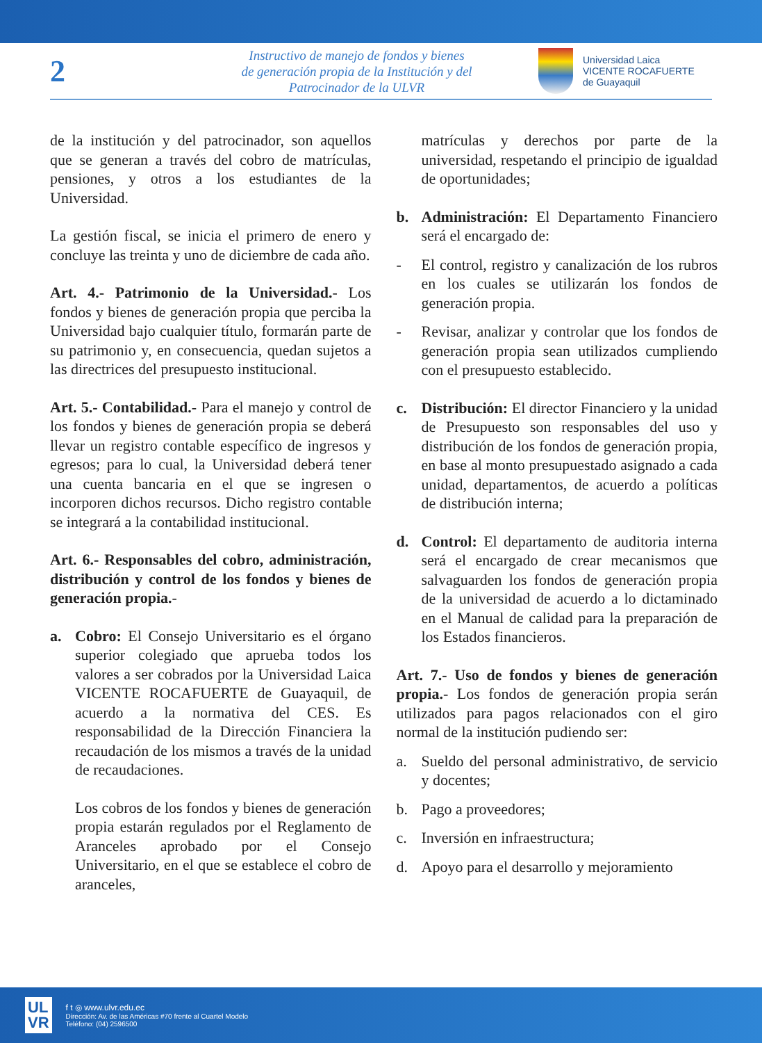2
Instructivo de manejo de fondos y bienes
de generación propia de la Institución y del
Patrocinador de la ULVR
Universidad Laica
VICENTE ROCAFUERTE
de Guayaquil
de la institución y del patrocinador, son aquellos que se generan a través del cobro de matrículas, pensiones, y otros a los estudiantes de la Universidad.
La gestión fiscal, se inicia el primero de enero y concluye las treinta y uno de diciembre de cada año.
Art. 4.- Patrimonio de la Universidad.- Los fondos y bienes de generación propia que perciba la Universidad bajo cualquier título, formarán parte de su patrimonio y, en consecuencia, quedan sujetos a las directrices del presupuesto institucional.
Art. 5.- Contabilidad.- Para el manejo y control de los fondos y bienes de generación propia se deberá llevar un registro contable específico de ingresos y egresos; para lo cual, la Universidad deberá tener una cuenta bancaria en el que se ingresen o incorporen dichos recursos. Dicho registro contable se integrará a la contabilidad institucional.
Art. 6.- Responsables del cobro, administración, distribución y control de los fondos y bienes de generación propia.-
a. Cobro: El Consejo Universitario es el órgano superior colegiado que aprueba todos los valores a ser cobrados por la Universidad Laica VICENTE ROCAFUERTE de Guayaquil, de acuerdo a la normativa del CES. Es responsabilidad de la Dirección Financiera la recaudación de los mismos a través de la unidad de recaudaciones.
Los cobros de los fondos y bienes de generación propia estarán regulados por el Reglamento de Aranceles aprobado por el Consejo Universitario, en el que se establece el cobro de aranceles,
matrículas y derechos por parte de la universidad, respetando el principio de igualdad de oportunidades;
b. Administración: El Departamento Financiero será el encargado de:
- El control, registro y canalización de los rubros en los cuales se utilizarán los fondos de generación propia.
- Revisar, analizar y controlar que los fondos de generación propia sean utilizados cumpliendo con el presupuesto establecido.
c. Distribución: El director Financiero y la unidad de Presupuesto son responsables del uso y distribución de los fondos de generación propia, en base al monto presupuestado asignado a cada unidad, departamentos, de acuerdo a políticas de distribución interna;
d. Control: El departamento de auditoria interna será el encargado de crear mecanismos que salvaguarden los fondos de generación propia de la universidad de acuerdo a lo dictaminado en el Manual de calidad para la preparación de los Estados financieros.
Art. 7.- Uso de fondos y bienes de generación propia.- Los fondos de generación propia serán utilizados para pagos relacionados con el giro normal de la institución pudiendo ser:
a. Sueldo del personal administrativo, de servicio y docentes;
b. Pago a proveedores;
c. Inversión en infraestructura;
d. Apoyo para el desarrollo y mejoramiento
UL
VR
f t ◎ www.ulvr.edu.ec
Dirección: Av. de las Américas #70 frente al Cuartel Modelo
Teléfono: (04) 2596500